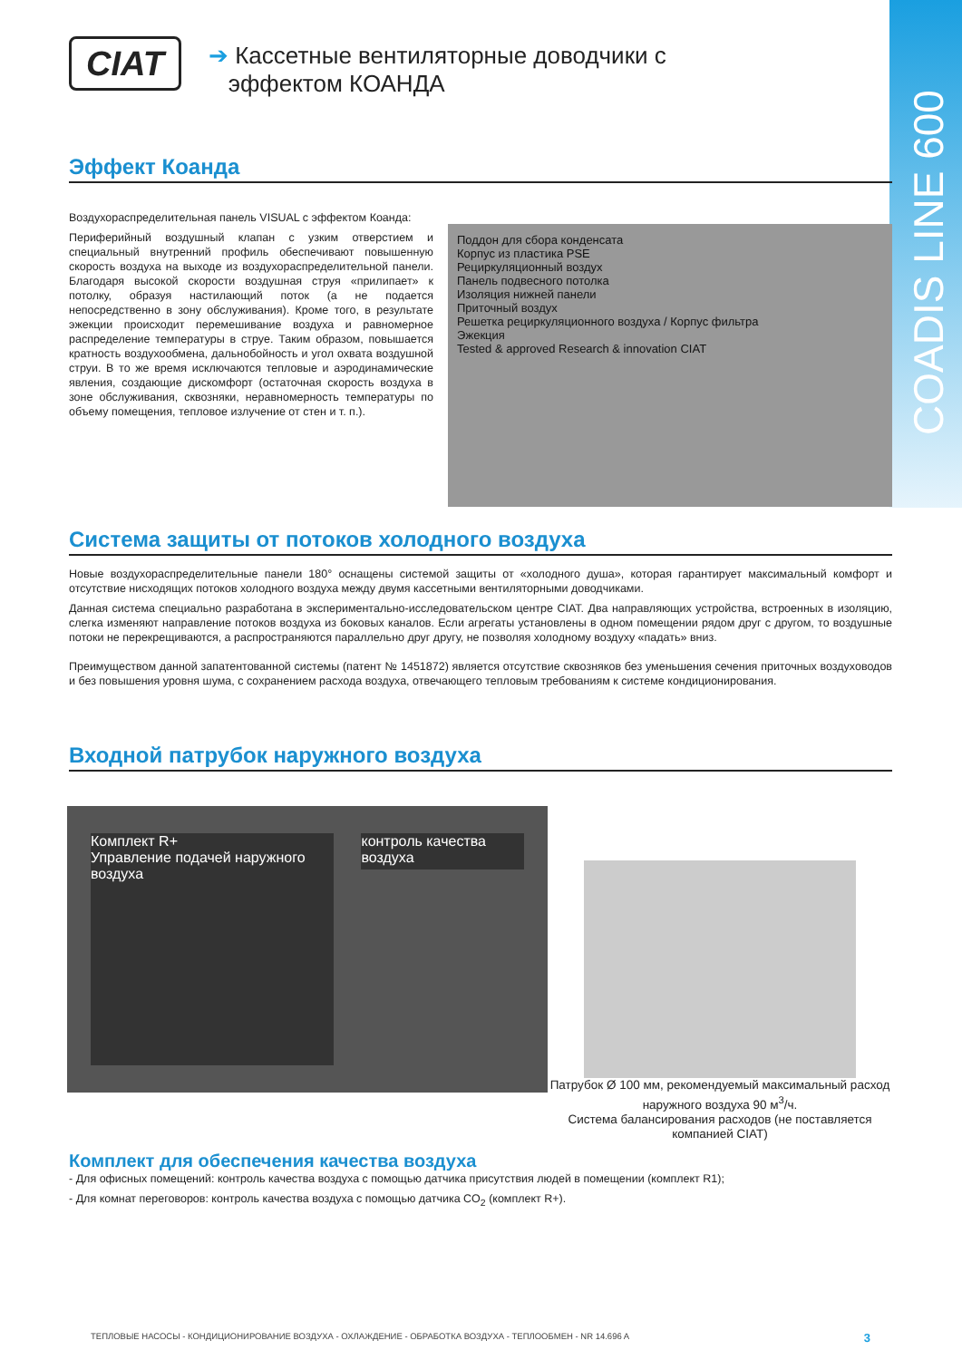COADIS LINE 600
CIAT
➔ Кассетные вентиляторные доводчики с
эффектом КОАНДА
Эффект Коанда
Воздухораспределительная панель VISUAL с эффектом Коанда:
Периферийный воздушный клапан с узким отверстием и специальный внутренний профиль обеспечивают повышенную скорость воздуха на выходе из воздухораспределительной панели. Благодаря высокой скорости воздушная струя «прилипает» к потолку, образуя настилающий поток (а не подается непосредственно в зону обслуживания). Кроме того, в результате эжекции происходит перемешивание воздуха и равномерное распределение температуры в струе. Таким образом, повышается кратность воздухообмена, дальнобойность и угол охвата воздушной струи. В то же время исключаются тепловые и аэродинамические явления, создающие дискомфорт (остаточная скорость воздуха в зоне обслуживания, сквозняки, неравномерность температуры по объему помещения, тепловое излучение от стен и т. п.).
Поддон для сбора конденсата
Корпус из пластика PSE
Рециркуляционный воздух
Панель подвесного потолка
Изоляция нижней панели
Приточный воздух
Решетка рециркуляционного воздуха / Корпус фильтра
Эжекция
Tested & approved Research & innovation CIAT
Система защиты от потоков холодного воздуха
Новые воздухораспределительные панели 180° оснащены системой защиты от «холодного душа», которая гарантирует максимальный комфорт и отсутствие нисходящих потоков холодного воздуха между двумя кассетными вентиляторными доводчиками.
Данная система специально разработана в экспериментально-исследовательском центре CIAT. Два направляющих устройства, встроенных в изоляцию, слегка изменяют направление потоков воздуха из боковых каналов. Если агрегаты установлены в одном помещении рядом друг с другом, то воздушные потоки не перекрещиваются, а распространяются параллельно друг другу, не позволяя холодному воздуху «падать» вниз.
Преимуществом данной запатентованной системы (патент № 1451872) является отсутствие сквозняков без уменьшения сечения приточных воздуховодов и без повышения уровня шума, с сохранением расхода воздуха, отвечающего тепловым требованиям к системе кондиционирования.
Входной патрубок наружного воздуха
Комплект R+
Управление подачей наружного воздуха
контроль качества воздуха
Патрубок Ø 100 мм, рекомендуемый максимальный расход наружного воздуха 90 м<sup>3</sup>/ч.
Система балансирования расходов (не поставляется компанией CIAT)
Комплект для обеспечения качества воздуха
- Для офисных помещений: контроль качества воздуха с помощью датчика присутствия людей в помещении (комплект R1);
- Для комнат переговоров: контроль качества воздуха с помощью датчика CO<sub>2</sub> (комплект R+).
ТЕПЛОВЫЕ НАСОСЫ - КОНДИЦИОНИРОВАНИЕ ВОЗДУХА - ОХЛАЖДЕНИЕ - ОБРАБОТКА ВОЗДУХА - ТЕПЛООБМЕН - NR 14.696 A 3